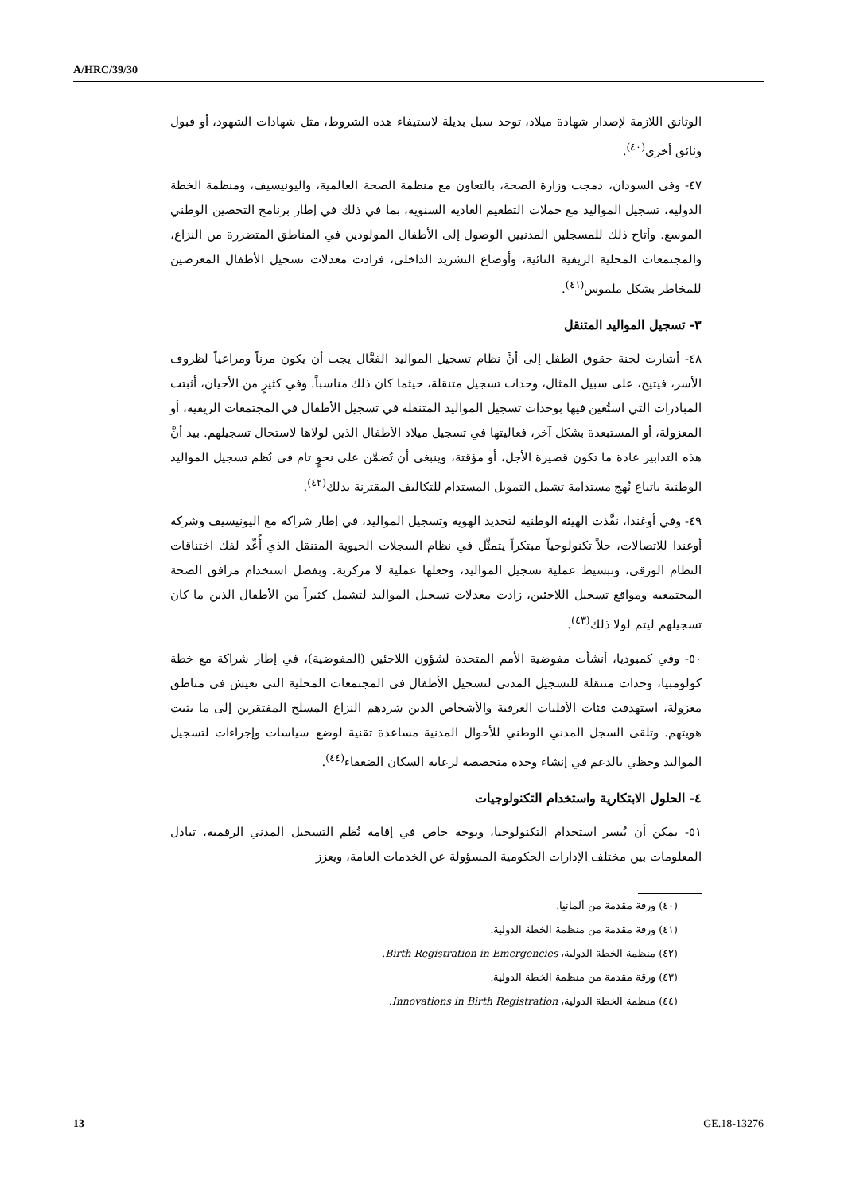A/HRC/39/30
الوثائق اللازمة لإصدار شهادة ميلاد، توجد سبل بديلة لاستيفاء هذه الشروط، مثل شهادات الشهود، أو قبول وثائق أخرى<sup>(٤٠)</sup>.
٤٧- وفي السودان، دمجت وزارة الصحة، بالتعاون مع منظمة الصحة العالمية، واليونيسيف، ومنظمة الخطة الدولية، تسجيل المواليد مع حملات التطعيم العادية السنوية، بما في ذلك في إطار برنامج التحصين الوطني الموسع. وأتاح ذلك للمسجلين المدنيين الوصول إلى الأطفال المولودين في المناطق المتضررة من النزاع، والمجتمعات المحلية الريفية النائية، وأوضاع التشريد الداخلي، فزادت معدلات تسجيل الأطفال المعرضين للمخاطر بشكل ملموس<sup>(٤١)</sup>.
٣- تسجيل المواليد المتنقل
٤٨- أشارت لجنة حقوق الطفل إلى أنَّ نظام تسجيل المواليد الفعَّال يجب أن يكون مرناً ومراعياً لظروف الأسر، فيتيح، على سبيل المثال، وحدات تسجيل متنقلة، حيثما كان ذلك مناسباً. وفي كثيرٍ من الأحيان، أثبتت المبادرات التي استُعين فيها بوحدات تسجيل المواليد المتنقلة في تسجيل الأطفال في المجتمعات الريفية، أو المعزولة، أو المستبعدة بشكل آخر، فعاليتها في تسجيل ميلاد الأطفال الذين لولاها لاستحال تسجيلهم. بيد أنَّ هذه التدابير عادة ما تكون قصيرة الأجل، أو مؤقتة، وينبغي أن تُضمَّن على نحوٍ تام في نُظم تسجيل المواليد الوطنية باتباع نُهج مستدامة تشمل التمويل المستدام للتكاليف المقترنة بذلك<sup>(٤٢)</sup>.
٤٩- وفي أوغندا، نفَّذت الهيئة الوطنية لتحديد الهوية وتسجيل المواليد، في إطار شراكة مع اليونيسيف وشركة أوغندا للاتصالات، حلاً تكنولوجياً مبتكراً يتمثَّل في نظام السجلات الحيوية المتنقل الذي أُعِّد لفك اختناقات النظام الورقي، وتبسيط عملية تسجيل المواليد، وجعلها عملية لا مركزية. وبفضل استخدام مرافق الصحة المجتمعية ومواقع تسجيل اللاجئين، زادت معدلات تسجيل المواليد لتشمل كثيراً من الأطفال الذين ما كان تسجيلهم ليتم لولا ذلك<sup>(٤٣)</sup>.
٥٠- وفي كمبوديا، أنشأت مفوضية الأمم المتحدة لشؤون اللاجئين (المفوضية)، في إطار شراكة مع خطة كولومبيا، وحدات متنقلة للتسجيل المدني لتسجيل الأطفال في المجتمعات المحلية التي تعيش في مناطق معزولة، استهدفت فئات الأقليات العرقية والأشخاص الذين شردهم النزاع المسلح المفتقرين إلى ما يثبت هويتهم. وتلقى السجل المدني الوطني للأحوال المدنية مساعدة تقنية لوضع سياسات وإجراءات لتسجيل المواليد وحظي بالدعم في إنشاء وحدة متخصصة لرعاية السكان الضعفاء<sup>(٤٤)</sup>.
٤- الحلول الابتكارية واستخدام التكنولوجيات
٥١- يمكن أن يُيسر استخدام التكنولوجيا، وبوجه خاص في إقامة نُظم التسجيل المدني الرقمية، تبادل المعلومات بين مختلف الإدارات الحكومية المسؤولة عن الخدمات العامة، ويعزز
(٤٠) ورقة مقدمة من ألمانيا.
(٤١) ورقة مقدمة من منظمة الخطة الدولية.
(٤٢) منظمة الخطة الدولية، Birth Registration in Emergencies.
(٤٣) ورقة مقدمة من منظمة الخطة الدولية.
(٤٤) منظمة الخطة الدولية، Innovations in Birth Registration.
13 GE.18-13276